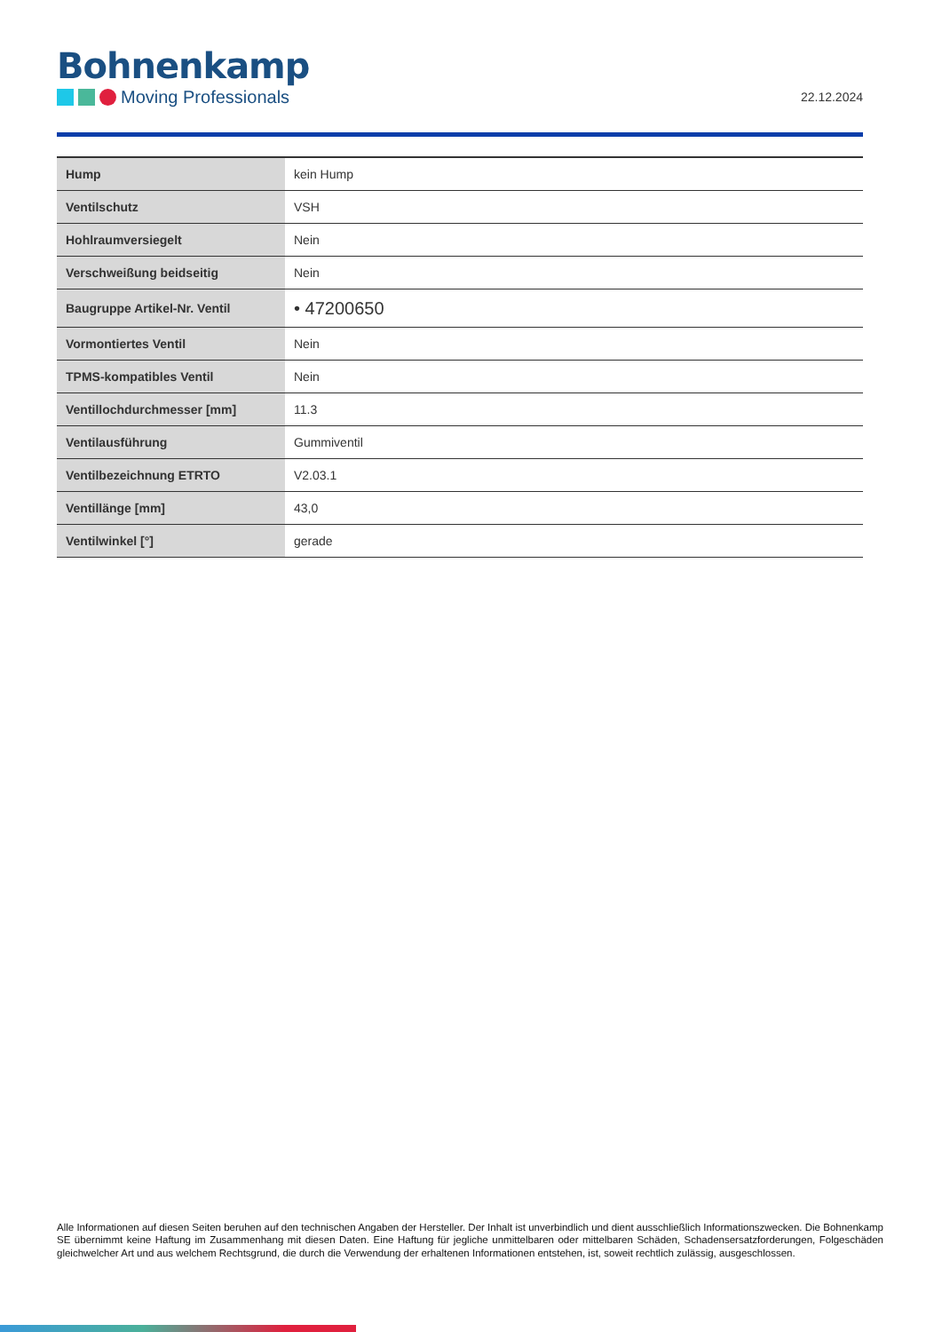Bohnenkamp
Moving Professionals
22.12.2024
| Hump | kein Hump |
| Ventilschutz | VSH |
| Hohlraumversiegelt | Nein |
| Verschweißung beidseitig | Nein |
| Baugruppe Artikel-Nr. Ventil | • 47200650 |
| Vormontiertes Ventil | Nein |
| TPMS-kompatibles Ventil | Nein |
| Ventillochdurchmesser [mm] | 11.3 |
| Ventilausführung | Gummiventil |
| Ventilbezeichnung ETRTO | V2.03.1 |
| Ventillänge [mm] | 43,0 |
| Ventilwinkel [°] | gerade |
Alle Informationen auf diesen Seiten beruhen auf den technischen Angaben der Hersteller. Der Inhalt ist unverbindlich und dient ausschließlich Informationszwecken. Die Bohnenkamp SE übernimmt keine Haftung im Zusammenhang mit diesen Daten. Eine Haftung für jegliche unmittelbaren oder mittelbaren Schäden, Schadensersatzforderungen, Folgeschäden gleichwelcher Art und aus welchem Rechtsgrund, die durch die Verwendung der erhaltenen Informationen entstehen, ist, soweit rechtlich zulässig, ausgeschlossen.